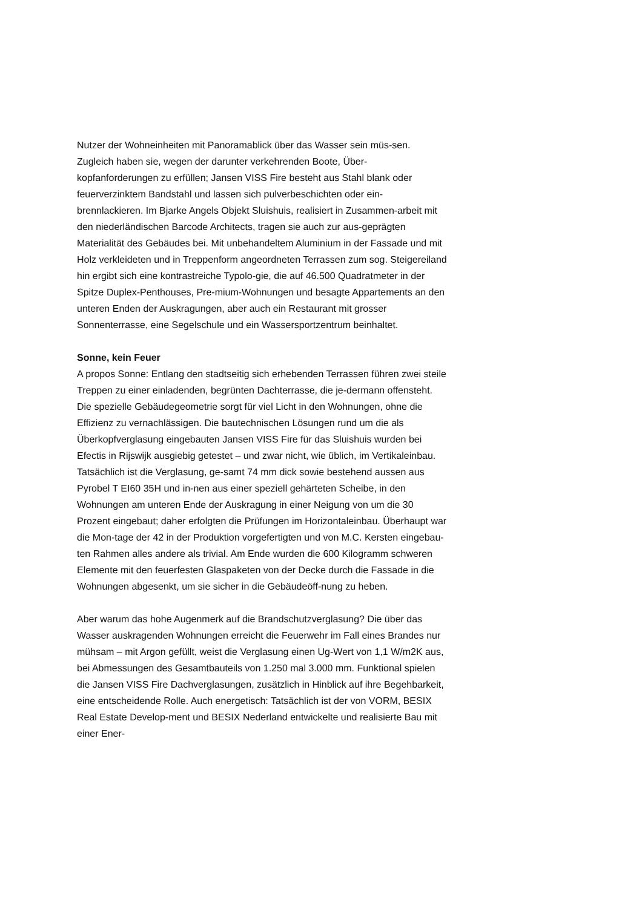Nutzer der Wohneinheiten mit Panoramablick über das Wasser sein müs-sen. Zugleich haben sie, wegen der darunter verkehrenden Boote, Über-kopfanforderungen zu erfüllen; Jansen VISS Fire besteht aus Stahl blank oder feuerverzinktem Bandstahl und lassen sich pulverbeschichten oder ein-brennlackieren. Im Bjarke Angels Objekt Sluishuis, realisiert in Zusammen-arbeit mit den niederländischen Barcode Architects, tragen sie auch zur aus-geprägten Materialität des Gebäudes bei. Mit unbehandeltem Aluminium in der Fassade und mit Holz verkleideten und in Treppenform angeordneten Terrassen zum sog. Steigereiland hin ergibt sich eine kontrastreiche Typolo-gie, die auf 46.500 Quadratmeter in der Spitze Duplex-Penthouses, Pre-mium-Wohnungen und besagte Appartements an den unteren Enden der Auskragungen, aber auch ein Restaurant mit grosser Sonnenterrasse, eine Segelschule und ein Wassersportzentrum beinhaltet.
Sonne, kein Feuer
A propos Sonne: Entlang den stadtseitig sich erhebenden Terrassen führen zwei steile Treppen zu einer einladenden, begrünten Dachterrasse, die je-dermann offensteht. Die spezielle Gebäudegeometrie sorgt für viel Licht in den Wohnungen, ohne die Effizienz zu vernachlässigen. Die bautechnischen Lösungen rund um die als Überkopfverglasung eingebauten Jansen VISS Fire für das Sluishuis wurden bei Efectis in Rijswijk ausgiebig getestet – und zwar nicht, wie üblich, im Vertikaleinbau. Tatsächlich ist die Verglasung, ge-samt 74 mm dick sowie bestehend aussen aus Pyrobel T EI60 35H und in-nen aus einer speziell gehärteten Scheibe, in den Wohnungen am unteren Ende der Auskragung in einer Neigung von um die 30 Prozent eingebaut; daher erfolgten die Prüfungen im Horizontaleinbau. Überhaupt war die Mon-tage der 42 in der Produktion vorgefertigten und von M.C. Kersten eingebau-ten Rahmen alles andere als trivial. Am Ende wurden die 600 Kilogramm schweren Elemente mit den feuerfesten Glaspaketen von der Decke durch die Fassade in die Wohnungen abgesenkt, um sie sicher in die Gebäudeöff-nung zu heben.
Aber warum das hohe Augenmerk auf die Brandschutzverglasung? Die über das Wasser auskragenden Wohnungen erreicht die Feuerwehr im Fall eines Brandes nur mühsam – mit Argon gefüllt, weist die Verglasung einen Ug-Wert von 1,1 W/m2K aus, bei Abmessungen des Gesamtbauteils von 1.250 mal 3.000 mm. Funktional spielen die Jansen VISS Fire Dachverglasungen, zusätzlich in Hinblick auf ihre Begehbarkeit, eine entscheidende Rolle. Auch energetisch: Tatsächlich ist der von VORM, BESIX Real Estate Develop-ment und BESIX Nederland entwickelte und realisierte Bau mit einer Ener-